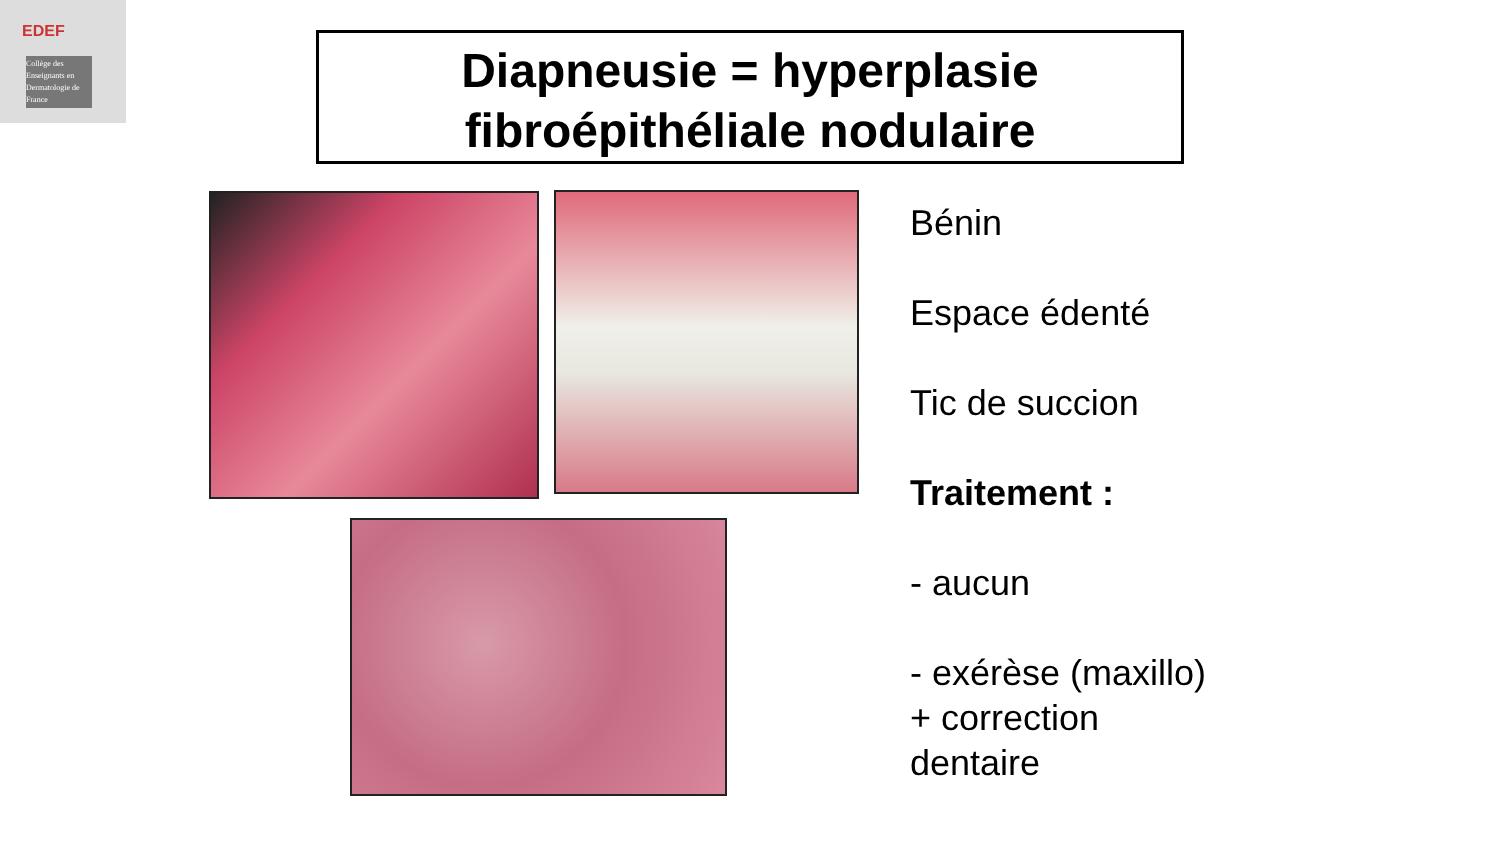EDEF
Collège des Enseignants en Dermatologie de France
Diapneusie = hyperplasie fibroépithéliale nodulaire
Bénin
Espace édenté
Tic de succion
Traitement :
- aucun
- exérèse (maxillo)
+ correction
dentaire